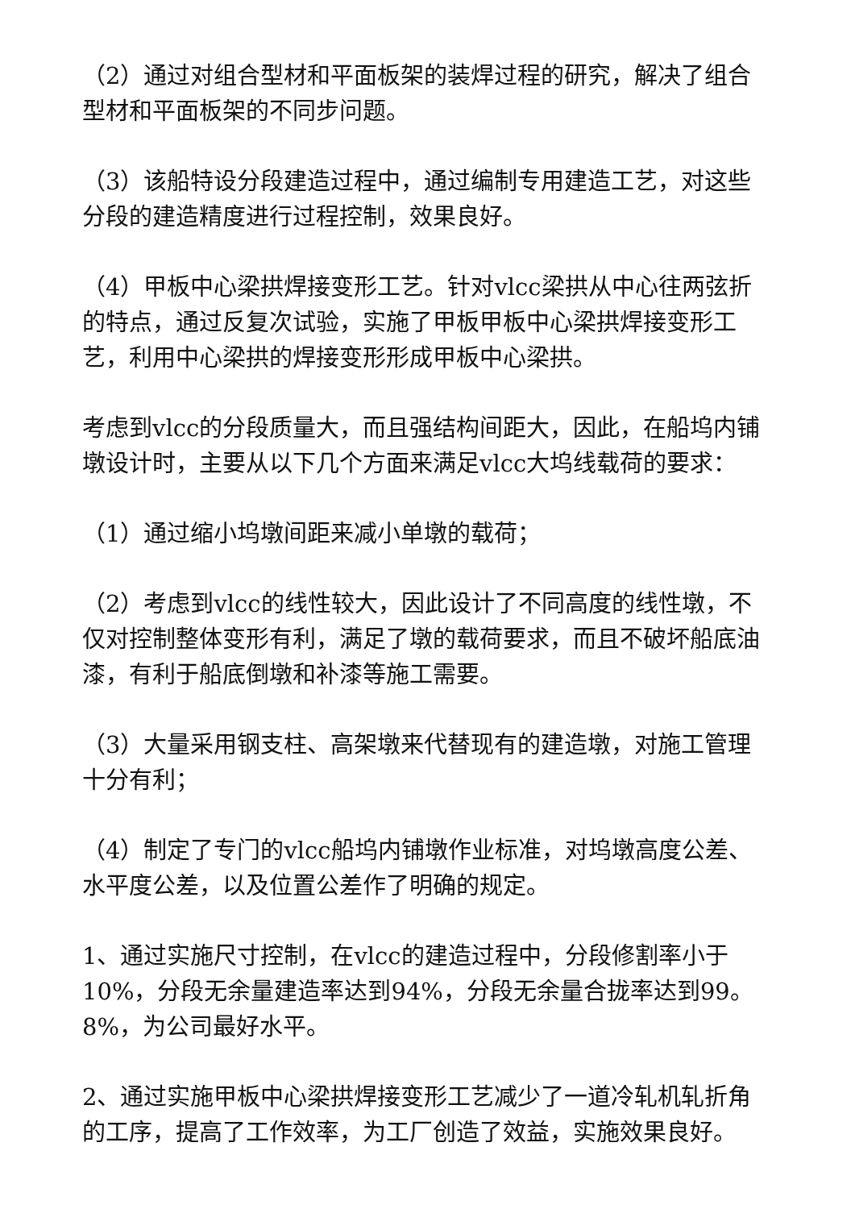（2）通过对组合型材和平面板架的装焊过程的研究，解决了组合型材和平面板架的不同步问题。
（3）该船特设分段建造过程中，通过编制专用建造工艺，对这些分段的建造精度进行过程控制，效果良好。
（4）甲板中心梁拱焊接变形工艺。针对vlcc梁拱从中心往两弦折的特点，通过反复次试验，实施了甲板甲板中心梁拱焊接变形工艺，利用中心梁拱的焊接变形形成甲板中心梁拱。
考虑到vlcc的分段质量大，而且强结构间距大，因此，在船坞内铺墩设计时，主要从以下几个方面来满足vlcc大坞线载荷的要求：
（1）通过缩小坞墩间距来减小单墩的载荷；
（2）考虑到vlcc的线性较大，因此设计了不同高度的线性墩，不仅对控制整体变形有利，满足了墩的载荷要求，而且不破坏船底油漆，有利于船底倒墩和补漆等施工需要。
（3）大量采用钢支柱、高架墩来代替现有的建造墩，对施工管理十分有利；
（4）制定了专门的vlcc船坞内铺墩作业标准，对坞墩高度公差、水平度公差，以及位置公差作了明确的规定。
1、通过实施尺寸控制，在vlcc的建造过程中，分段修割率小于10%，分段无余量建造率达到94%，分段无余量合拢率达到99。8%，为公司最好水平。
2、通过实施甲板中心梁拱焊接变形工艺减少了一道冷轧机轧折角的工序，提高了工作效率，为工厂创造了效益，实施效果良好。